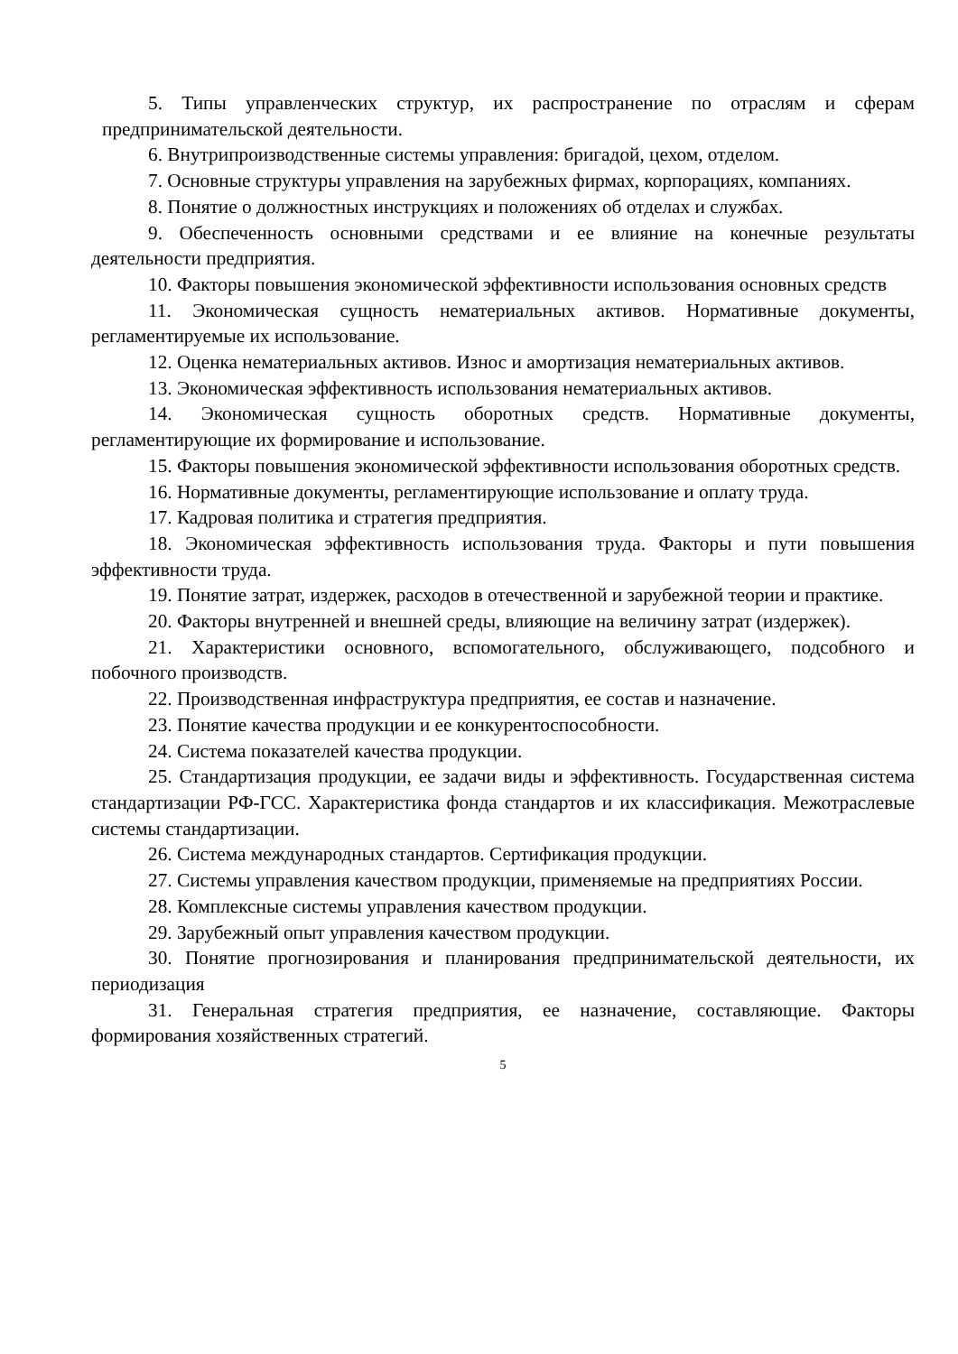5. Типы управленческих структур, их распространение по отраслям и сферам предпринимательской деятельности.
6. Внутрипроизводственные системы управления: бригадой, цехом, отделом.
7. Основные структуры управления на зарубежных фирмах, корпорациях, компаниях.
8. Понятие о должностных инструкциях и положениях об отделах и службах.
9. Обеспеченность основными средствами и ее влияние на конечные результаты деятельности предприятия.
10. Факторы повышения экономической эффективности использования основных средств
11. Экономическая сущность нематериальных активов. Нормативные документы, регламентируемые их использование.
12. Оценка нематериальных активов. Износ и амортизация нематериальных активов.
13. Экономическая эффективность использования нематериальных активов.
14. Экономическая сущность оборотных средств. Нормативные документы, регламентирующие их формирование и использование.
15. Факторы повышения экономической эффективности использования оборотных средств.
16. Нормативные документы, регламентирующие использование и оплату труда.
17. Кадровая политика и стратегия предприятия.
18. Экономическая эффективность использования труда. Факторы и пути повышения эффективности труда.
19. Понятие затрат, издержек, расходов в отечественной и зарубежной теории и практике.
20. Факторы внутренней и внешней среды, влияющие на величину затрат (издержек).
21. Характеристики основного, вспомогательного, обслуживающего, подсобного и побочного производств.
22. Производственная инфраструктура предприятия, ее состав и назначение.
23. Понятие качества продукции и ее конкурентоспособности.
24. Система показателей качества продукции.
25. Стандартизация продукции, ее задачи виды и эффективность. Государственная система стандартизации РФ-ГСС. Характеристика фонда стандартов и их классификация. Межотраслевые системы стандартизации.
26. Система международных стандартов. Сертификация продукции.
27. Системы управления качеством продукции, применяемые на предприятиях России.
28. Комплексные системы управления качеством продукции.
29. Зарубежный опыт управления качеством продукции.
30. Понятие прогнозирования и планирования предпринимательской деятельности, их периодизация
31. Генеральная стратегия предприятия, ее назначение, составляющие. Факторы формирования хозяйственных стратегий.
5